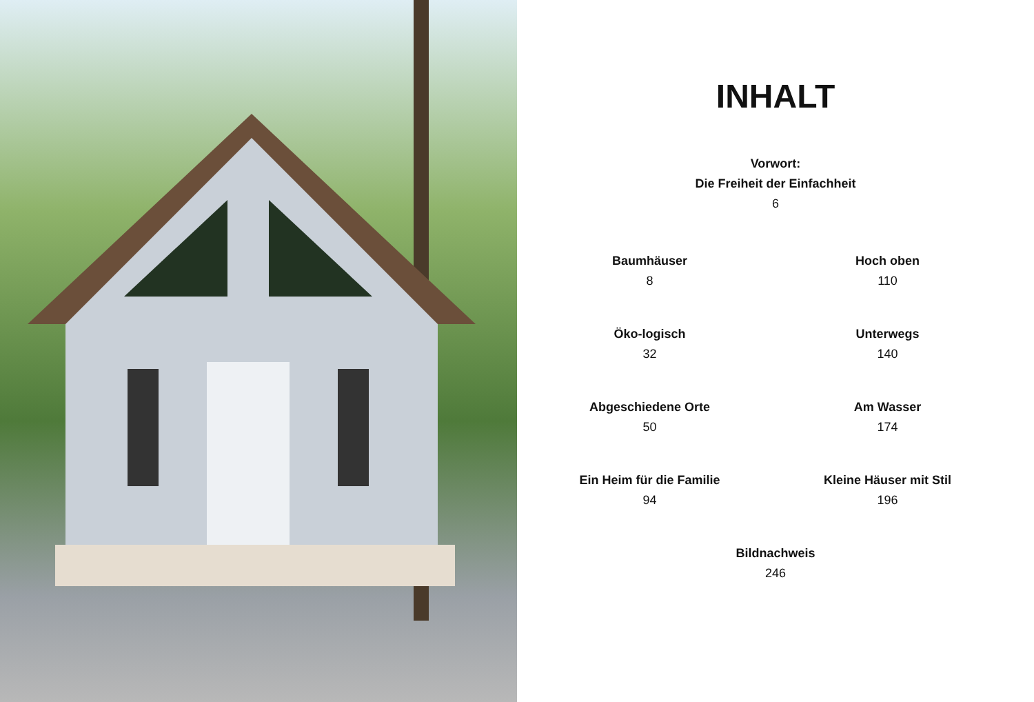INHALT
Vorwort:
Die Freiheit der Einfachheit
6
Baumhäuser
8
Hoch oben
110
Öko-logisch
32
Unterwegs
140
Abgeschiedene Orte
50
Am Wasser
174
Ein Heim für die Familie
94
Kleine Häuser mit Stil
196
Bildnachweis
246